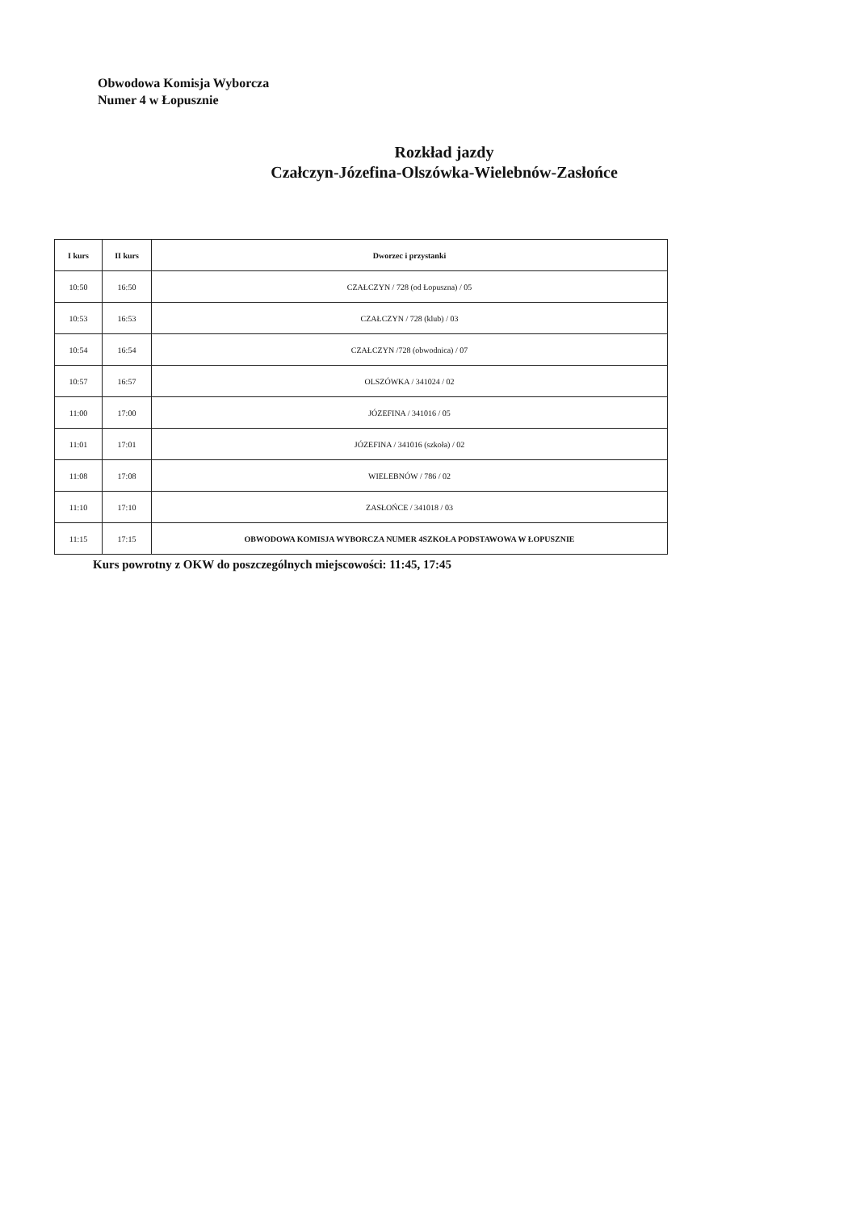Obwodowa Komisja Wyborcza
Numer 4 w Łopusznie
Rozkład jazdy
Czałczyn-Józefina-Olszówka-Wielebnów-Zasłońce
| I kurs | II kurs | Dworzec i przystanki |
| --- | --- | --- |
| 10:50 | 16:50 | CZAŁCZYN / 728 (od Łopuszna) / 05 |
| 10:53 | 16:53 | CZAŁCZYN / 728 (klub) / 03 |
| 10:54 | 16:54 | CZAŁCZYN /728 (obwodnica) / 07 |
| 10:57 | 16:57 | OLSZÓWKA / 341024 / 02 |
| 11:00 | 17:00 | JÓZEFINA / 341016 / 05 |
| 11:01 | 17:01 | JÓZEFINA / 341016 (szkoła) / 02 |
| 11:08 | 17:08 | WIELEBNÓW / 786 / 02 |
| 11:10 | 17:10 | ZASŁOŃCE / 341018 / 03 |
| 11:15 | 17:15 | OBWODOWA KOMISJA WYBORCZA NUMER 4SZKOŁA PODSTAWOWA W ŁOPUSZNIE |
Kurs powrotny z OKW do poszczególnych miejscowości: 11:45, 17:45